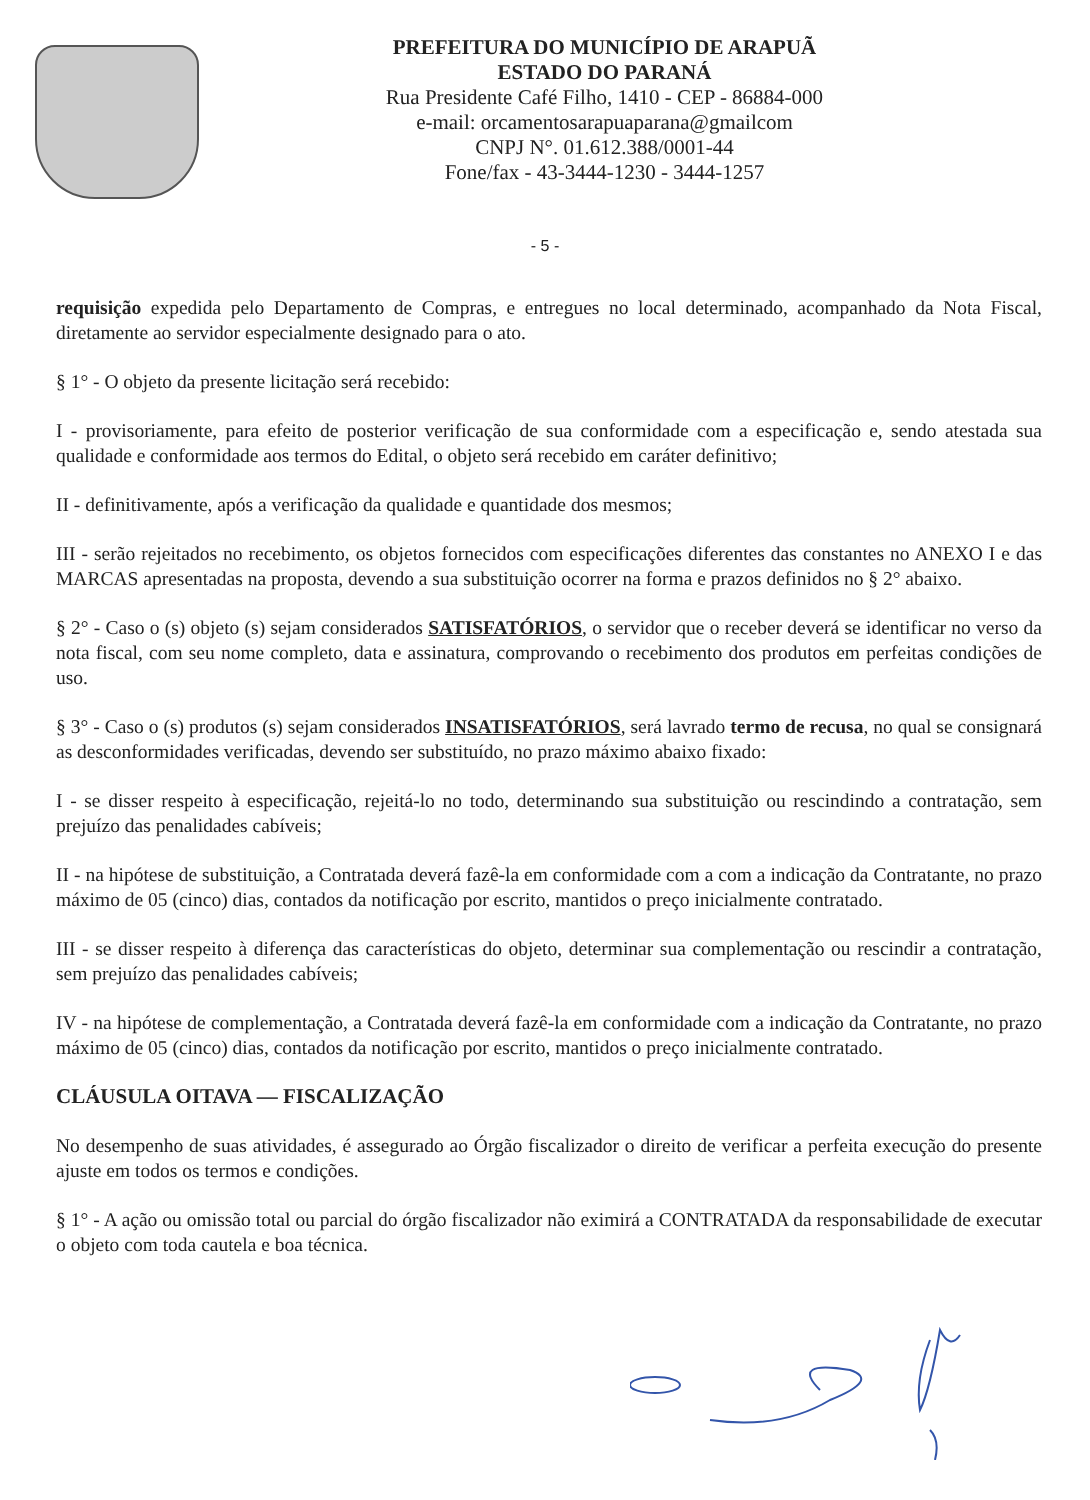PREFEITURA DO MUNICÍPIO DE ARAPUÃ
ESTADO DO PARANÁ
Rua Presidente Café Filho, 1410 - CEP - 86884-000
e-mail: orcamentosarapuaparana@gmailcom
CNPJ N°. 01.612.388/0001-44
Fone/fax - 43-3444-1230 - 3444-1257
- 5 -
requisição expedida pelo Departamento de Compras, e entregues no local determinado, acompanhado da Nota Fiscal, diretamente ao servidor especialmente designado para o ato.
§ 1° - O objeto da presente licitação será recebido:
I - provisoriamente, para efeito de posterior verificação de sua conformidade com a especificação e, sendo atestada sua qualidade e conformidade aos termos do Edital, o objeto será recebido em caráter definitivo;
II - definitivamente, após a verificação da qualidade e quantidade dos mesmos;
III - serão rejeitados no recebimento, os objetos fornecidos com especificações diferentes das constantes no ANEXO I e das MARCAS apresentadas na proposta, devendo a sua substituição ocorrer na forma e prazos definidos no § 2° abaixo.
§ 2° - Caso o (s) objeto (s) sejam considerados SATISFATÓRIOS, o servidor que o receber deverá se identificar no verso da nota fiscal, com seu nome completo, data e assinatura, comprovando o recebimento dos produtos em perfeitas condições de uso.
§ 3° - Caso o (s) produtos (s) sejam considerados INSATISFATÓRIOS, será lavrado termo de recusa, no qual se consignará as desconformidades verificadas, devendo ser substituído, no prazo máximo abaixo fixado:
I - se disser respeito à especificação, rejeitá-lo no todo, determinando sua substituição ou rescindindo a contratação, sem prejuízo das penalidades cabíveis;
II - na hipótese de substituição, a Contratada deverá fazê-la em conformidade com a com a indicação da Contratante, no prazo máximo de 05 (cinco) dias, contados da notificação por escrito, mantidos o preço inicialmente contratado.
III - se disser respeito à diferença das características do objeto, determinar sua complementação ou rescindir a contratação, sem prejuízo das penalidades cabíveis;
IV - na hipótese de complementação, a Contratada deverá fazê-la em conformidade com a indicação da Contratante, no prazo máximo de 05 (cinco) dias, contados da notificação por escrito, mantidos o preço inicialmente contratado.
CLÁUSULA OITAVA — FISCALIZAÇÃO
No desempenho de suas atividades, é assegurado ao Órgão fiscalizador o direito de verificar a perfeita execução do presente ajuste em todos os termos e condições.
§ 1° - A ação ou omissão total ou parcial do órgão fiscalizador não eximirá a CONTRATADA da responsabilidade de executar o objeto com toda cautela e boa técnica.